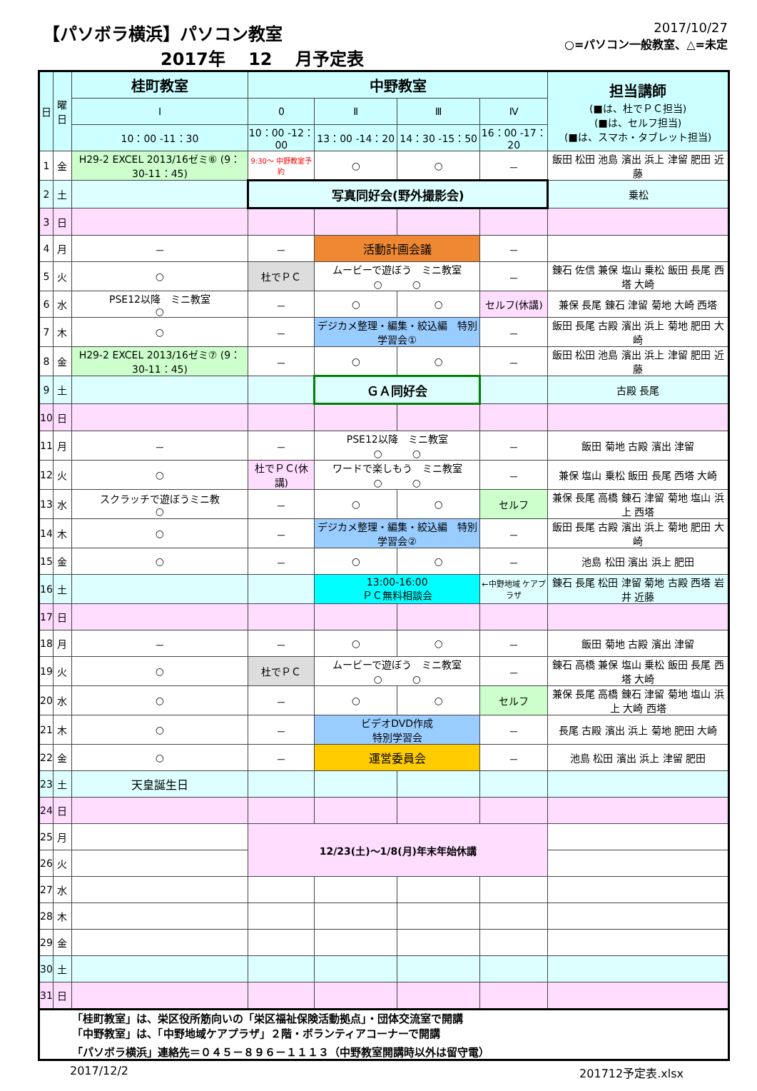【パソボラ横浜】パソコン教室
2017年　 12　 月予定表
2017/10/27
○=パソコン一般教室、△=未定
| 日 | 曜日 | 桂町教室 | 中野教室 | | | | 担当講師 (■は、杜でＰＣ担当) (■は、セルフ担当) (■は、スマホ・タブレット担当) |
| --- | --- | --- | --- | --- | --- | --- | --- |
| | | Ⅰ | 0 | Ⅱ | Ⅲ | Ⅳ | |
| | | 10：00 -11：30 | 10：00 -12：00 | 13：00 -14：20 | 14：30 -15：50 | 16：00 -17：20 | |
| 1 | 金 | H29-2 EXCEL 2013/16ゼミ⑥ (9：30-11：45) | 9:30～ 中野教室予約 | ○ | ○ | － | 飯田 松田 池島 濱出 浜上 津留 肥田 近藤 |
| 2 | 土 | | 写真同好会(野外撮影会) | | | | 乗松 |
| 3 | 日 | | | | | | |
| 4 | 月 | － | － | 活動計画会議 | | － | |
| 5 | 火 | ○ | 杜でＰＣ | ムービーで遊ぼう ミニ教室 ○ ○ | | － | 錬石 佐信 兼保 塩山 乗松 飯田 長尾 西塔 大崎 |
| 6 | 水 | PSE12以降 ミニ教室 ○ | － | ○ | ○ | セルフ(休講) | 兼保 長尾 錬石 津留 菊地 大崎 西塔 |
| 7 | 木 | ○ | － | デジカメ整理・編集・絞込編 特別学習会① | | － | 飯田 長尾 古殿 濱出 浜上 菊地 肥田 大崎 |
| 8 | 金 | H29-2 EXCEL 2013/16ゼミ⑦ (9：30-11：45) | － | ○ | ○ | － | 飯田 松田 池島 濱出 浜上 津留 肥田 近藤 |
| 9 | 土 | | | ＧＡ同好会 | | | 古殿 長尾 |
| 10 | 日 | | | | | | |
| 11 | 月 | － | － | PSE12以降 ミニ教室 ○ ○ | | － | 飯田 菊地 古殿 濱出 津留 |
| 12 | 火 | ○ | 杜でＰＣ(休講) | ワードで楽しもう ミニ教室 ○ ○ | | － | 兼保 塩山 乗松 飯田 長尾 西塔 大崎 |
| 13 | 水 | スクラッチで遊ぼうミニ教 ○ | － | ○ | ○ | セルフ | 兼保 長尾 高橋 錬石 津留 菊地 塩山 浜上 西塔 |
| 14 | 木 | ○ | － | デジカメ整理・編集・絞込編 特別学習会② | | － | 飯田 長尾 古殿 濱出 浜上 菊地 肥田 大崎 |
| 15 | 金 | ○ | － | ○ | ○ | － | 池島 松田 濱出 浜上 肥田 |
| 16 | 土 | | | 13:00-16:00 ＰＣ無料相談会 | | ←中野地域 ケアプラザ | 錬石 長尾 松田 津留 菊地 古殿 西塔 岩井 近藤 |
| 17 | 日 | | | | | | |
| 18 | 月 | － | － | ○ | ○ | － | 飯田 菊地 古殿 濱出 津留 |
| 19 | 火 | ○ | 杜でＰＣ | ムービーで遊ぼう ミニ教室 ○ ○ | | － | 錬石 高橋 兼保 塩山 乗松 飯田 長尾 西塔 大崎 |
| 20 | 水 | ○ | － | ○ | ○ | セルフ | 兼保 長尾 高橋 錬石 津留 菊地 塩山 浜上 大崎 西塔 |
| 21 | 木 | ○ | － | ビデオDVD作成 特別学習会 | | － | 長尾 古殿 濱出 浜上 菊地 肥田 大崎 |
| 22 | 金 | ○ | － | 運営委員会 | | － | 池島 松田 濱出 浜上 津留 肥田 |
| 23 | 土 | 天皇誕生日 | | | | | |
| 24 | 日 | | | | | | |
| 25 | 月 | | 12/23(土)～1/8(月)年末年始休講 | | | | |
| 26 | 火 | | | | | | |
| 27 | 水 | | | | | | |
| 28 | 木 | | | | | | |
| 29 | 金 | | | | | | |
| 30 | 土 | | | | | | |
| 31 | 日 | | | | | | |
「桂町教室」は、栄区役所筋向いの「栄区福祉保険活動拠点」・団体交流室で開講
「中野教室」は、「中野地域ケアプラザ」２階・ボランティアコーナーで開講
「パソボラ横浜」連絡先＝０４５－８９６－１１１３（中野教室開講時以外は留守電）
2017/12/2 201712予定表.xlsx